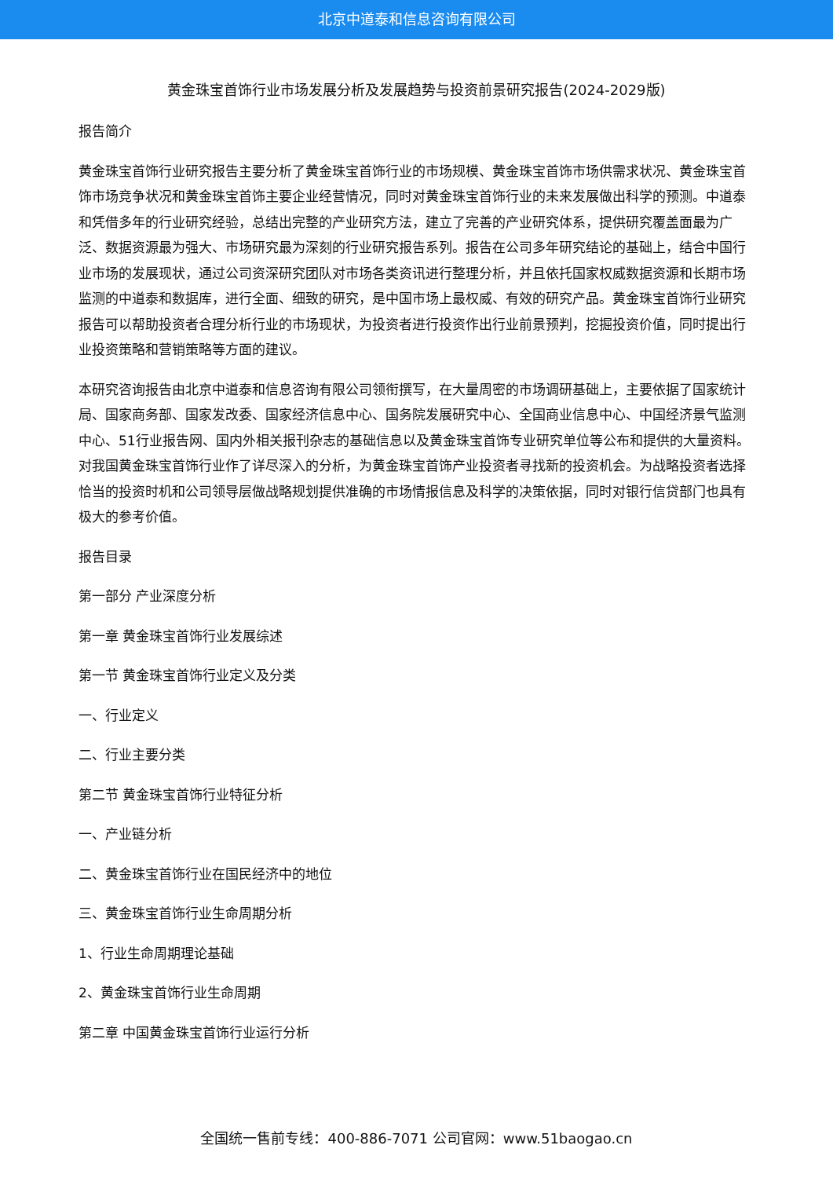北京中道泰和信息咨询有限公司
黄金珠宝首饰行业市场发展分析及发展趋势与投资前景研究报告(2024-2029版)
报告简介
黄金珠宝首饰行业研究报告主要分析了黄金珠宝首饰行业的市场规模、黄金珠宝首饰市场供需求状况、黄金珠宝首饰市场竞争状况和黄金珠宝首饰主要企业经营情况，同时对黄金珠宝首饰行业的未来发展做出科学的预测。中道泰和凭借多年的行业研究经验，总结出完整的产业研究方法，建立了完善的产业研究体系，提供研究覆盖面最为广泛、数据资源最为强大、市场研究最为深刻的行业研究报告系列。报告在公司多年研究结论的基础上，结合中国行业市场的发展现状，通过公司资深研究团队对市场各类资讯进行整理分析，并且依托国家权威数据资源和长期市场监测的中道泰和数据库，进行全面、细致的研究，是中国市场上最权威、有效的研究产品。黄金珠宝首饰行业研究报告可以帮助投资者合理分析行业的市场现状，为投资者进行投资作出行业前景预判，挖掘投资价值，同时提出行业投资策略和营销策略等方面的建议。
本研究咨询报告由北京中道泰和信息咨询有限公司领衔撰写，在大量周密的市场调研基础上，主要依据了国家统计局、国家商务部、国家发改委、国家经济信息中心、国务院发展研究中心、全国商业信息中心、中国经济景气监测中心、51行业报告网、国内外相关报刊杂志的基础信息以及黄金珠宝首饰专业研究单位等公布和提供的大量资料。对我国黄金珠宝首饰行业作了详尽深入的分析，为黄金珠宝首饰产业投资者寻找新的投资机会。为战略投资者选择恰当的投资时机和公司领导层做战略规划提供准确的市场情报信息及科学的决策依据，同时对银行信贷部门也具有极大的参考价值。
报告目录
第一部分 产业深度分析
第一章 黄金珠宝首饰行业发展综述
第一节 黄金珠宝首饰行业定义及分类
一、行业定义
二、行业主要分类
第二节 黄金珠宝首饰行业特征分析
一、产业链分析
二、黄金珠宝首饰行业在国民经济中的地位
三、黄金珠宝首饰行业生命周期分析
1、行业生命周期理论基础
2、黄金珠宝首饰行业生命周期
第二章 中国黄金珠宝首饰行业运行分析
全国统一售前专线：400-886-7071 公司官网：www.51baogao.cn